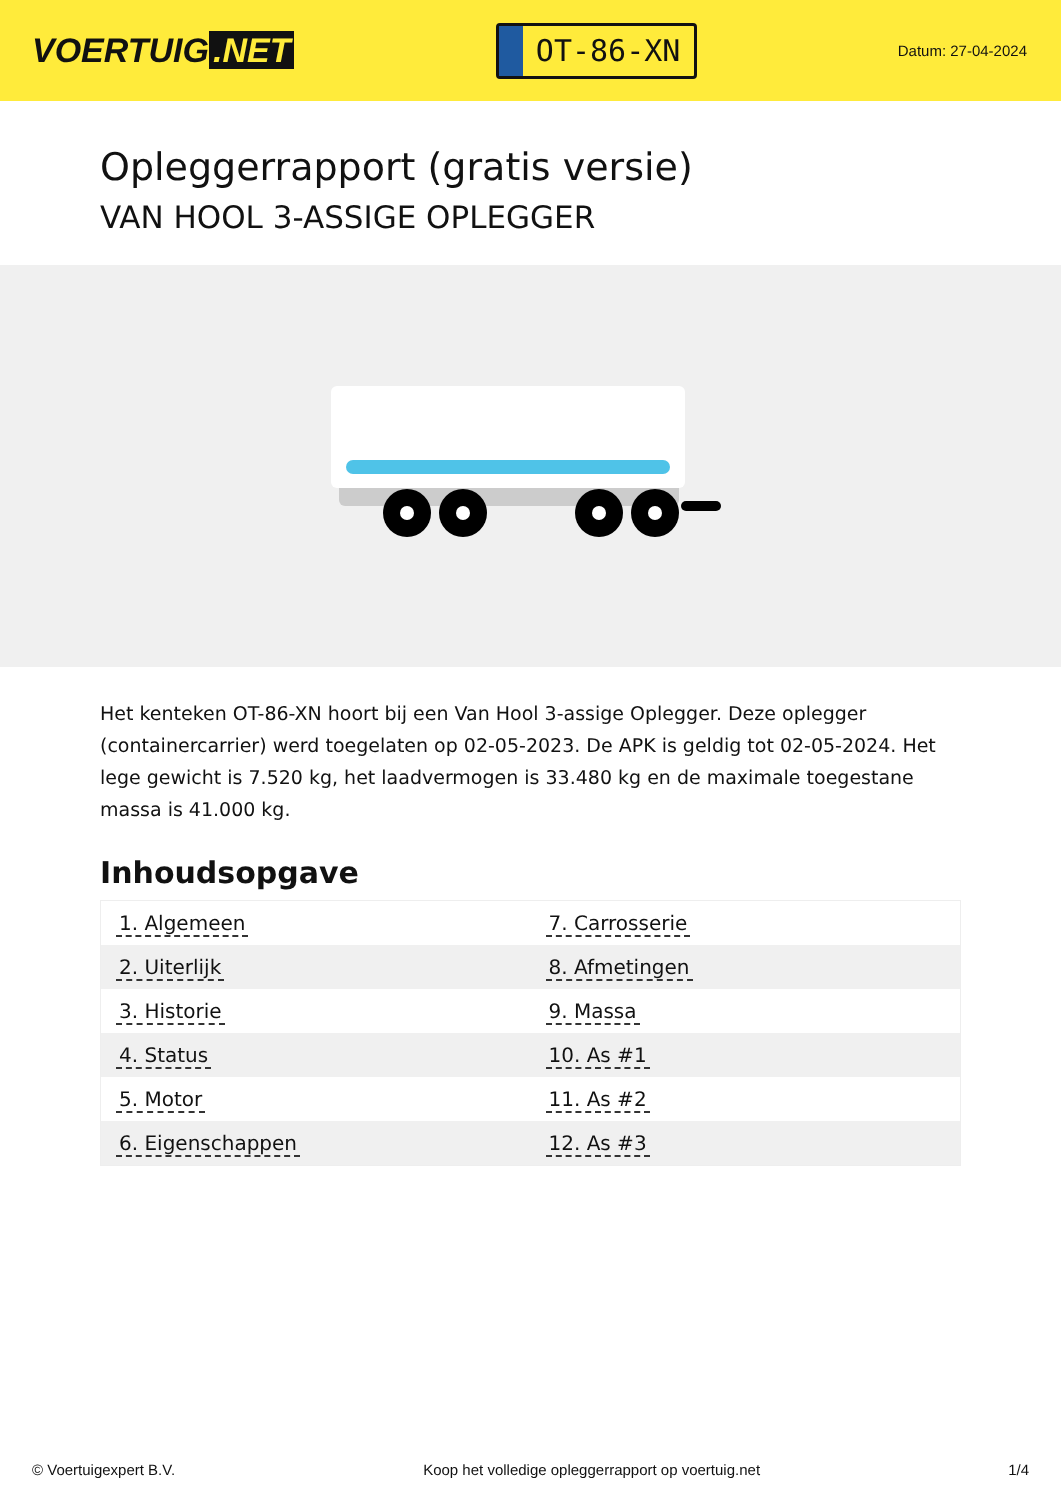VOERTUIG.NET
OT-86-XN
Datum: 27-04-2024
Opleggerrapport (gratis versie)
VAN HOOL 3-ASSIGE OPLEGGER
Het kenteken OT-86-XN hoort bij een Van Hool 3-assige Oplegger. Deze oplegger (containercarrier) werd toegelaten op 02-05-2023. De APK is geldig tot 02-05-2024. Het lege gewicht is 7.520 kg, het laadvermogen is 33.480 kg en de maximale toegestane massa is 41.000 kg.
Inhoudsopgave
| 1. Algemeen | 7. Carrosserie |
| 2. Uiterlijk | 8. Afmetingen |
| 3. Historie | 9. Massa |
| 4. Status | 10. As #1 |
| 5. Motor | 11. As #2 |
| 6. Eigenschappen | 12. As #3 |
© Voertuigexpert B.V. Koop het volledige opleggerrapport op voertuig.net 1/4